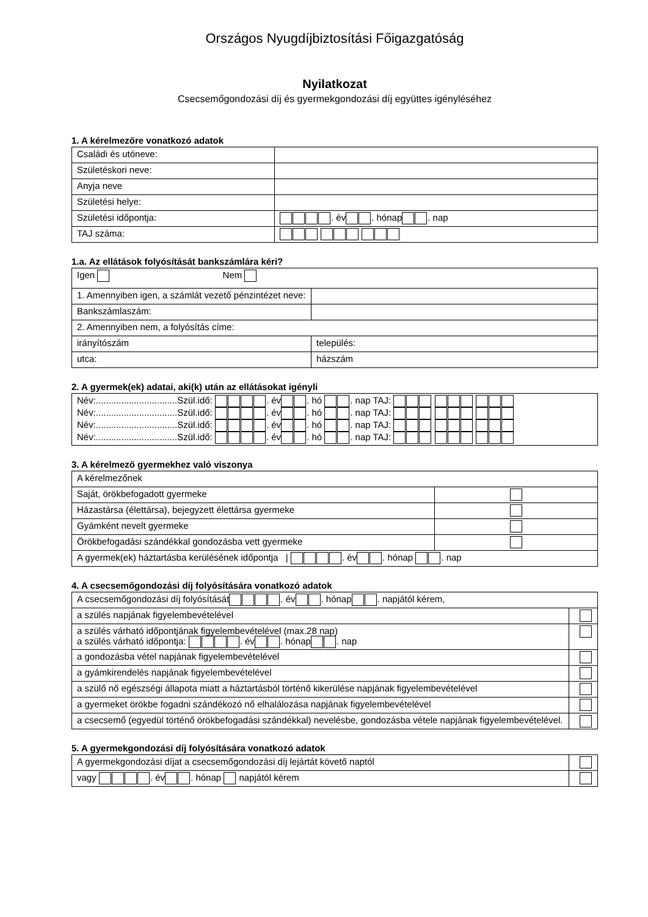Országos Nyugdíjbiztosítási Főigazgatóság
Nyilatkozat
Csecsemőgondozási díj és gyermekgondozási díj együttes igényléséhez
1. A kérelmezőre vonatkozó adatok
| Családi és utóneve: | |
| Születéskori neve: | |
| Anyja neve | |
| Születési helye: | |
| Születési időpontja: | . év . hónap . nap |
| TAJ száma: | |
1.a. Az ellátások folyósítását bankszámlára kéri?
| Igen Nem | |
| 1. Amennyiben igen, a számlát vezető pénzintézet neve: | |
| Bankszámlaszám: | |
| 2. Amennyiben nem, a folyósítás címe: | |
| irányítószám | település: |
| utca: | házszám |
2. A gyermek(ek) adatai, aki(k) után az ellátásokat igényli
| Név:................................Szül.idő: . év . hó . nap TAJ: Név:................................Szül.idő: . év . hó . nap TAJ: Név:................................Szül.idő: . év . hó . nap TAJ: Név:................................Szül.idő: . év . hó . nap TAJ: |
3. A kérelmező gyermekhez való viszonya
| A kérelmezőnek | |
| Saját, örökbefogadott gyermeke | |
| Házastársa (élettársa), bejegyzett élettársa gyermeke | |
| Gyámként nevelt gyermeke | |
| Örökbefogadási szándékkal gondozásba vett gyermeke | |
| A gyermek(ek) háztartásba kerülésének időpontja / . év . hónap . nap | |
4. A csecsemőgondozási díj folyósítására vonatkozó adatok
| A csecsemőgondozási díj folyósítását . év . hónap . napjától kérem, | |
| a szülés napjának figyelembevételével | |
| a szülés várható időpontjának figyelembevételével (max.28 nap) a szülés várható időpontja: . év . hónap . nap | |
| a gondozásba vétel napjának figyelembevételével | |
| a gyámkirendelés napjának figyelembevételével | |
| a szülő nő egészségi állapota miatt a háztartásból történő kikerülése napjának figyelembevételével | |
| a gyermeket örökbe fogadni szándékozó nő elhalálozása napjának figyelembevételével | |
| a csecsemő (egyedül történő örökbefogadási szándékkal) nevelésbe, gondozásba vétele napjának figyelembevételével. | |
5. A gyermekgondozási díj folyósítására vonatkozó adatok
| A gyermekgondozási díjat a csecsemőgondozási díj lejártát követő naptól | |
| vagy . év . hónap napjától kérem | |